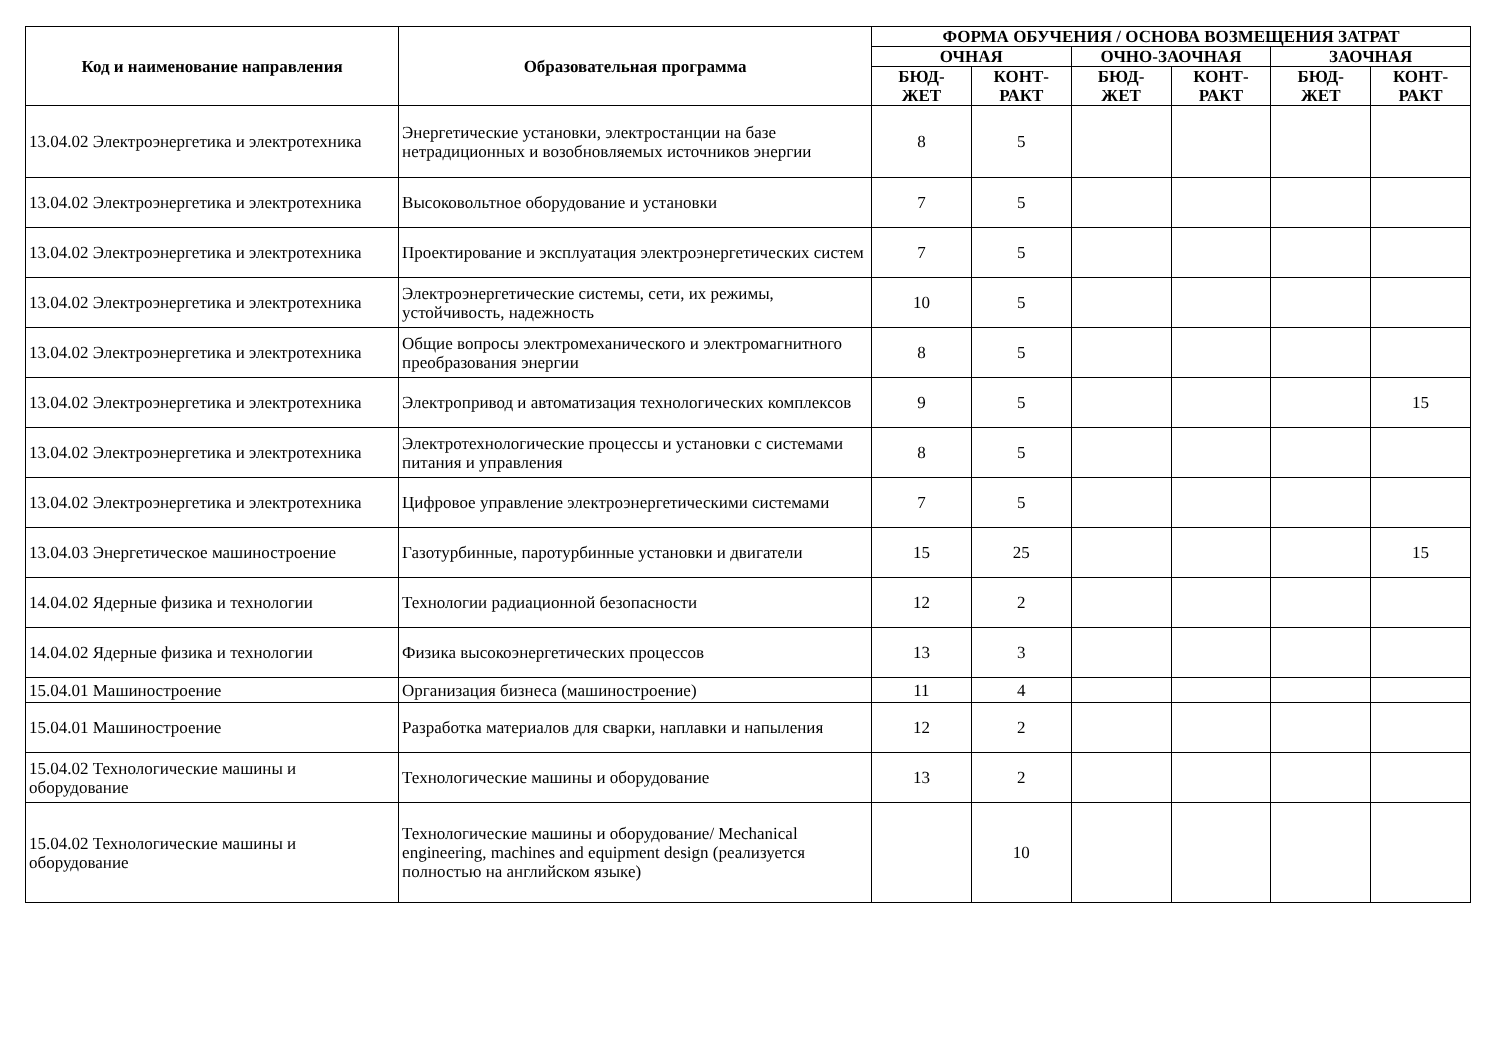| Код и наименование направления | Образовательная программа | ФОРМА ОБУЧЕНИЯ / ОСНОВА ВОЗМЕЩЕНИЯ ЗАТРАТ | | | | | |
| --- | --- | --- | --- | --- | --- | --- | --- |
| | | ОЧНАЯ | | ОЧНО-ЗАОЧНАЯ | | ЗАОЧНАЯ | |
| | | БЮД- ЖЕТ | КОНТ- РАКТ | БЮД- ЖЕТ | КОНТ- РАКТ | БЮД- ЖЕТ | КОНТ- РАКТ |
| 13.04.02 Электроэнергетика и электротехника | Энергетические установки, электростанции на базе нетрадиционных и возобновляемых источников энергии | 8 | 5 | | | | |
| 13.04.02 Электроэнергетика и электротехника | Высоковольтное оборудование и установки | 7 | 5 | | | | |
| 13.04.02 Электроэнергетика и электротехника | Проектирование и эксплуатация электроэнергетических систем | 7 | 5 | | | | |
| 13.04.02 Электроэнергетика и электротехника | Электроэнергетические системы, сети, их режимы, устойчивость, надежность | 10 | 5 | | | | |
| 13.04.02 Электроэнергетика и электротехника | Общие вопросы электромеханического и электромагнитного преобразования энергии | 8 | 5 | | | | |
| 13.04.02 Электроэнергетика и электротехника | Электропривод и автоматизация технологических комплексов | 9 | 5 | | | | 15 |
| 13.04.02 Электроэнергетика и электротехника | Электротехнологические процессы и установки с системами питания и управления | 8 | 5 | | | | |
| 13.04.02 Электроэнергетика и электротехника | Цифровое управление электроэнергетическими системами | 7 | 5 | | | | |
| 13.04.03 Энергетическое машиностроение | Газотурбинные, паротурбинные установки и двигатели | 15 | 25 | | | | 15 |
| 14.04.02 Ядерные физика и технологии | Технологии радиационной безопасности | 12 | 2 | | | | |
| 14.04.02 Ядерные физика и технологии | Физика высокоэнергетических процессов | 13 | 3 | | | | |
| 15.04.01 Машиностроение | Организация бизнеса (машиностроение) | 11 | 4 | | | | |
| 15.04.01 Машиностроение | Разработка материалов для сварки, наплавки и напыления | 12 | 2 | | | | |
| 15.04.02 Технологические машины и оборудование | Технологические машины и оборудование | 13 | 2 | | | | |
| 15.04.02 Технологические машины и оборудование | Технологические машины и оборудование/ Mechanical engineering, machines and equipment design (реализуется полностью на английском языке) | | 10 | | | | |